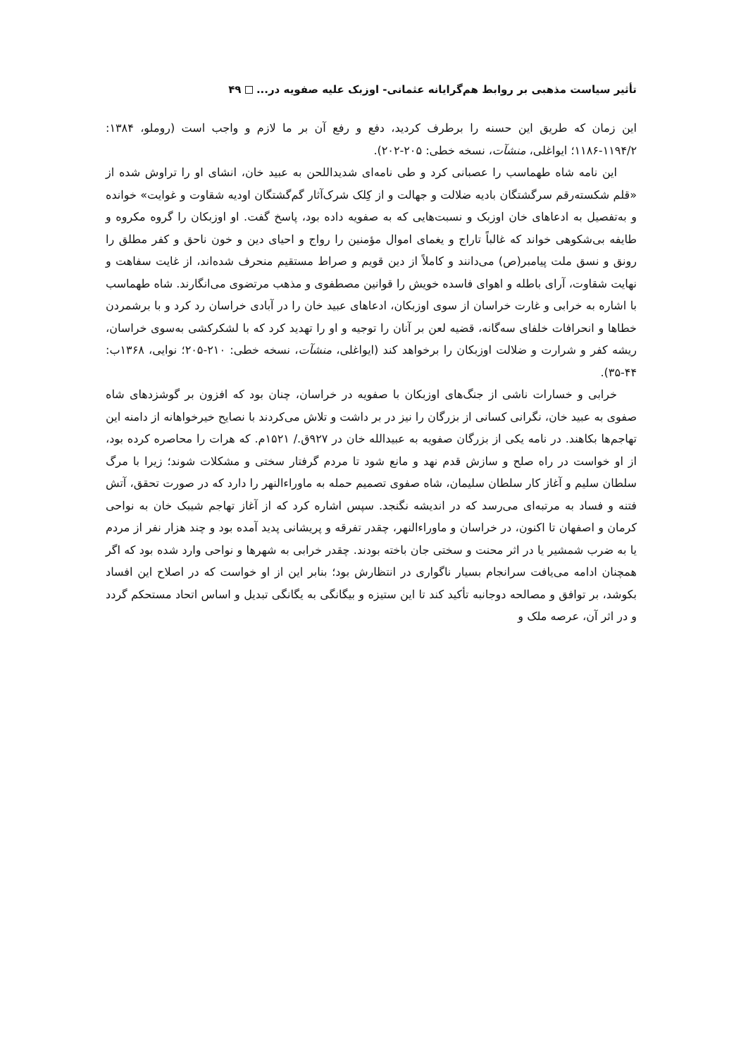تأثیر سیاست مذهبی بر روابط هم‌گرایانه عثمانی- اوزبک علیه صفویه در... ۴۹
این زمان که طریق این حسنه را برطرف کردید، دفع و رفع آن بر ما لازم و واجب است (روملو، ۱۳۸۴: ۱۱۹۴/۲-۱۱۸۶؛ ایواغلی، منشآت، نسخه خطی: ۲۰۵-۲۰۲).
این نامه شاه طهماسب را عصبانی کرد و طی نامه‌ای شدیداللحن به عبید خان، انشای او را تراوش شده از «قلم شکسته‌رقم سرگشتگان بادیه ضلالت و جهالت و از کِلک شرک‌آثار گم‌گشتگان اودیه شقاوت و غوایت» خوانده و به‌تفصیل به ادعاهای خان اوزبک و نسبت‌هایی که به صفویه داده بود، پاسخ گفت. او اوزبکان را گروه مکروه و طایفه بی‌شکوهی خواند که غالباً تاراج و یغمای اموال مؤمنین را رواج و احیای دین و خون ناحق و کفر مطلق را رونق و نسق ملت پیامبر(ص) می‌دانند و کاملاً از دین قویم و صراط مستقیم منحرف شده‌اند، از غایت سفاهت و نهایت شقاوت، آرای باطله و اهوای فاسده خویش را قوانین مصطفوی و مذهب مرتضوی می‌انگارند. شاه طهماسب با اشاره به خرابی و غارت خراسان از سوی اوزبکان، ادعاهای عبید خان را در آبادی خراسان رد کرد و با برشمردن خطاها و انحرافات خلفای سه‌گانه، قضیه لعن بر آنان را توجیه و او را تهدید کرد که با لشکرکشی به‌سوی خراسان، ریشه کفر و شرارت و ضلالت اوزبکان را برخواهد کند (ایواغلی، منشآت، نسخه خطی: ۲۱۰-۲۰۵؛ نوایی، ۱۳۶۸ب: ۴۴-۳۵).
خرابی و خسارات ناشی از جنگ‌های اوزبکان با صفویه در خراسان، چنان بود که افزون بر گوشزدهای شاه صفوی به عبید خان، نگرانی کسانی از بزرگان را نیز در بر داشت و تلاش می‌کردند با نصایح خیرخواهانه از دامنه این تهاجم‌ها بکاهند. در نامه یکی از بزرگان صفویه به عبیدالله خان در ۹۲۷ق./ ۱۵۲۱م. که هرات را محاصره کرده بود، از او خواست در راه صلح و سازش قدم نهد و مانع شود تا مردم گرفتار سختی و مشکلات شوند؛ زیرا با مرگ سلطان سلیم و آغاز کار سلطان سلیمان، شاه صفوی تصمیم حمله به ماوراءالنهر را دارد که در صورت تحقق، آتش فتنه و فساد به مرتبه‌ای می‌رسد که در اندیشه نگنجد. سپس اشاره کرد که از آغاز تهاجم شیبک خان به نواحی کرمان و اصفهان تا اکنون، در خراسان و ماوراءالنهر، چقدر تفرقه و پریشانی پدید آمده بود و چند هزار نفر از مردم یا به ضرب شمشیر یا در اثر محنت و سختی جان باخته بودند. چقدر خرابی به شهرها و نواحی وارد شده بود که اگر همچنان ادامه می‌یافت سرانجام بسیار ناگواری در انتظارش بود؛ بنابر این از او خواست که در اصلاح این افساد بکوشد، بر توافق و مصالحه دوجانبه تأکید کند تا این ستیزه و بیگانگی به یگانگی تبدیل و اساس اتحاد مستحکم گردد و در اثر آن، عرصه ملک و